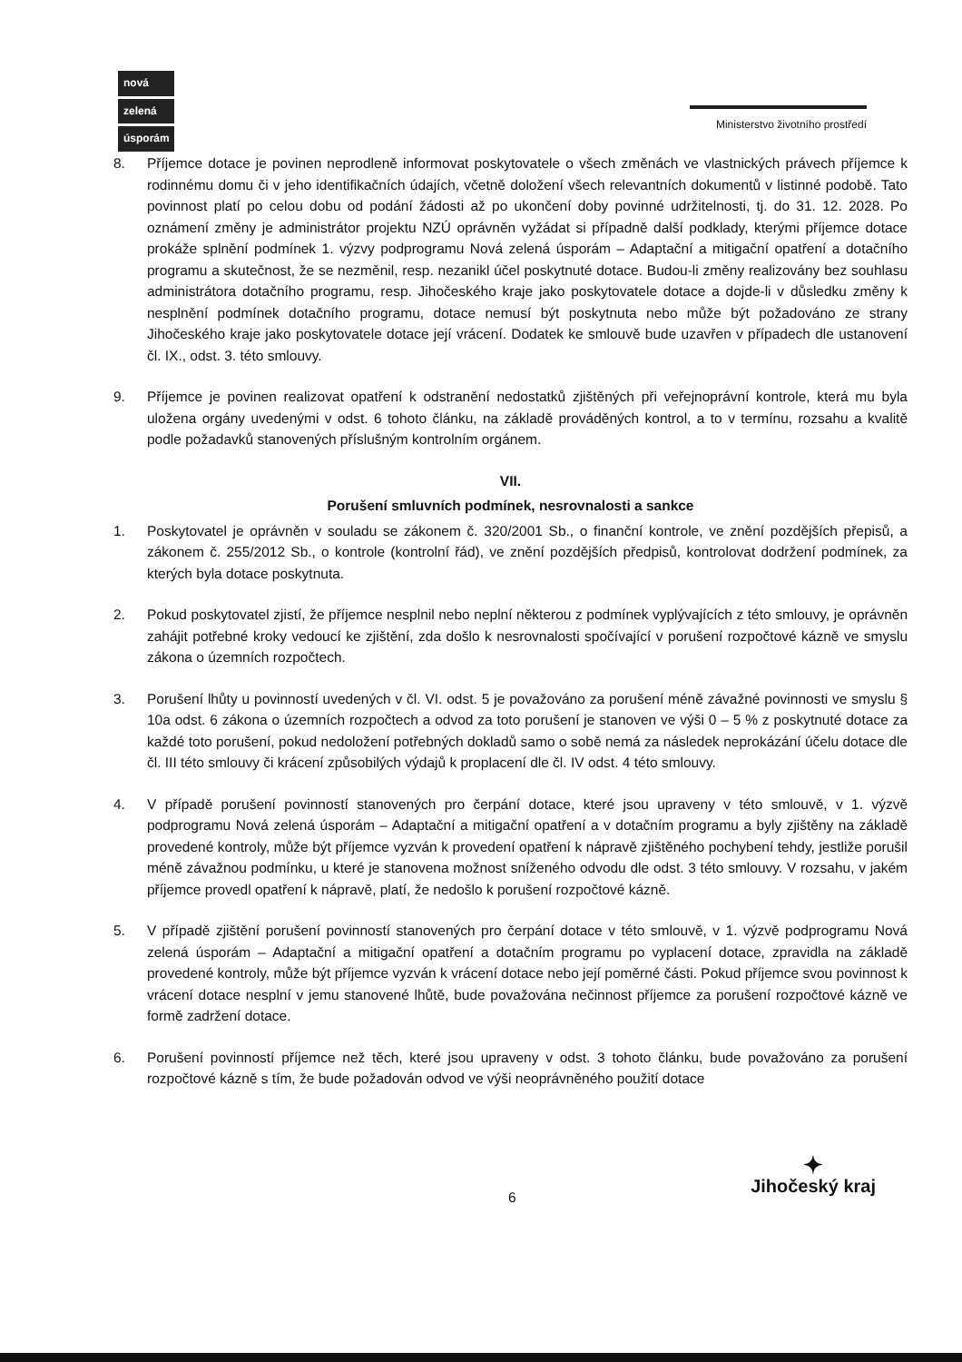nová
zelená
úsporám
Ministerstvo životního prostředí
8. Příjemce dotace je povinen neprodleně informovat poskytovatele o všech změnách ve vlastnických právech příjemce k rodinnému domu či v jeho identifikačních údajích, včetně doložení všech relevantních dokumentů v listinné podobě. Tato povinnost platí po celou dobu od podání žádosti až po ukončení doby povinné udržitelnosti, tj. do 31. 12. 2028. Po oznámení změny je administrátor projektu NZÚ oprávněn vyžádat si případně další podklady, kterými příjemce dotace prokáže splnění podmínek 1. výzvy podprogramu Nová zelená úsporám – Adaptační a mitigační opatření a dotačního programu a skutečnost, že se nezměnil, resp. nezanikl účel poskytnuté dotace. Budou-li změny realizovány bez souhlasu administrátora dotačního programu, resp. Jihočeského kraje jako poskytovatele dotace a dojde-li v důsledku změny k nesplnění podmínek dotačního programu, dotace nemusí být poskytnuta nebo může být požadováno ze strany Jihočeského kraje jako poskytovatele dotace její vrácení. Dodatek ke smlouvě bude uzavřen v případech dle ustanovení čl. IX., odst. 3. této smlouvy.
9. Příjemce je povinen realizovat opatření k odstranění nedostatků zjištěných při veřejnoprávní kontrole, která mu byla uložena orgány uvedenými v odst. 6 tohoto článku, na základě prováděných kontrol, a to v termínu, rozsahu a kvalitě podle požadavků stanovených příslušným kontrolním orgánem.
VII.
Porušení smluvních podmínek, nesrovnalosti a sankce
1. Poskytovatel je oprávněn v souladu se zákonem č. 320/2001 Sb., o finanční kontrole, ve znění pozdějších přepisů, a zákonem č. 255/2012 Sb., o kontrole (kontrolní řád), ve znění pozdějších předpisů, kontrolovat dodržení podmínek, za kterých byla dotace poskytnuta.
2. Pokud poskytovatel zjistí, že příjemce nesplnil nebo neplní některou z podmínek vyplývajících z této smlouvy, je oprávněn zahájit potřebné kroky vedoucí ke zjištění, zda došlo k nesrovnalosti spočívající v porušení rozpočtové kázně ve smyslu zákona o územních rozpočtech.
3. Porušení lhůty u povinností uvedených v čl. VI. odst. 5 je považováno za porušení méně závažné povinnosti ve smyslu § 10a odst. 6 zákona o územních rozpočtech a odvod za toto porušení je stanoven ve výši 0 – 5 % z poskytnuté dotace za každé toto porušení, pokud nedoložení potřebných dokladů samo o sobě nemá za následek neprokázání účelu dotace dle čl. III této smlouvy či krácení způsobilých výdajů k proplacení dle čl. IV odst. 4 této smlouvy.
4. V případě porušení povinností stanovených pro čerpání dotace, které jsou upraveny v této smlouvě, v 1. výzvě podprogramu Nová zelená úsporám – Adaptační a mitigační opatření a v dotačním programu a byly zjištěny na základě provedené kontroly, může být příjemce vyzván k provedení opatření k nápravě zjištěného pochybení tehdy, jestliže porušil méně závažnou podmínku, u které je stanovena možnost sníženého odvodu dle odst. 3 této smlouvy. V rozsahu, v jakém příjemce provedl opatření k nápravě, platí, že nedošlo k porušení rozpočtové kázně.
5. V případě zjištění porušení povinností stanovených pro čerpání dotace v této smlouvě, v 1. výzvě podprogramu Nová zelená úsporám – Adaptační a mitigační opatření a dotačním programu po vyplacení dotace, zpravidla na základě provedené kontroly, může být příjemce vyzván k vrácení dotace nebo její poměrné části. Pokud příjemce svou povinnost k vrácení dotace nesplní v jemu stanovené lhůtě, bude považována nečinnost příjemce za porušení rozpočtové kázně ve formě zadržení dotace.
6. Porušení povinností příjemce než těch, které jsou upraveny v odst. 3 tohoto článku, bude považováno za porušení rozpočtové kázně s tím, že bude požadován odvod ve výši neoprávněného použití dotace
6
✦
Jihočeský kraj